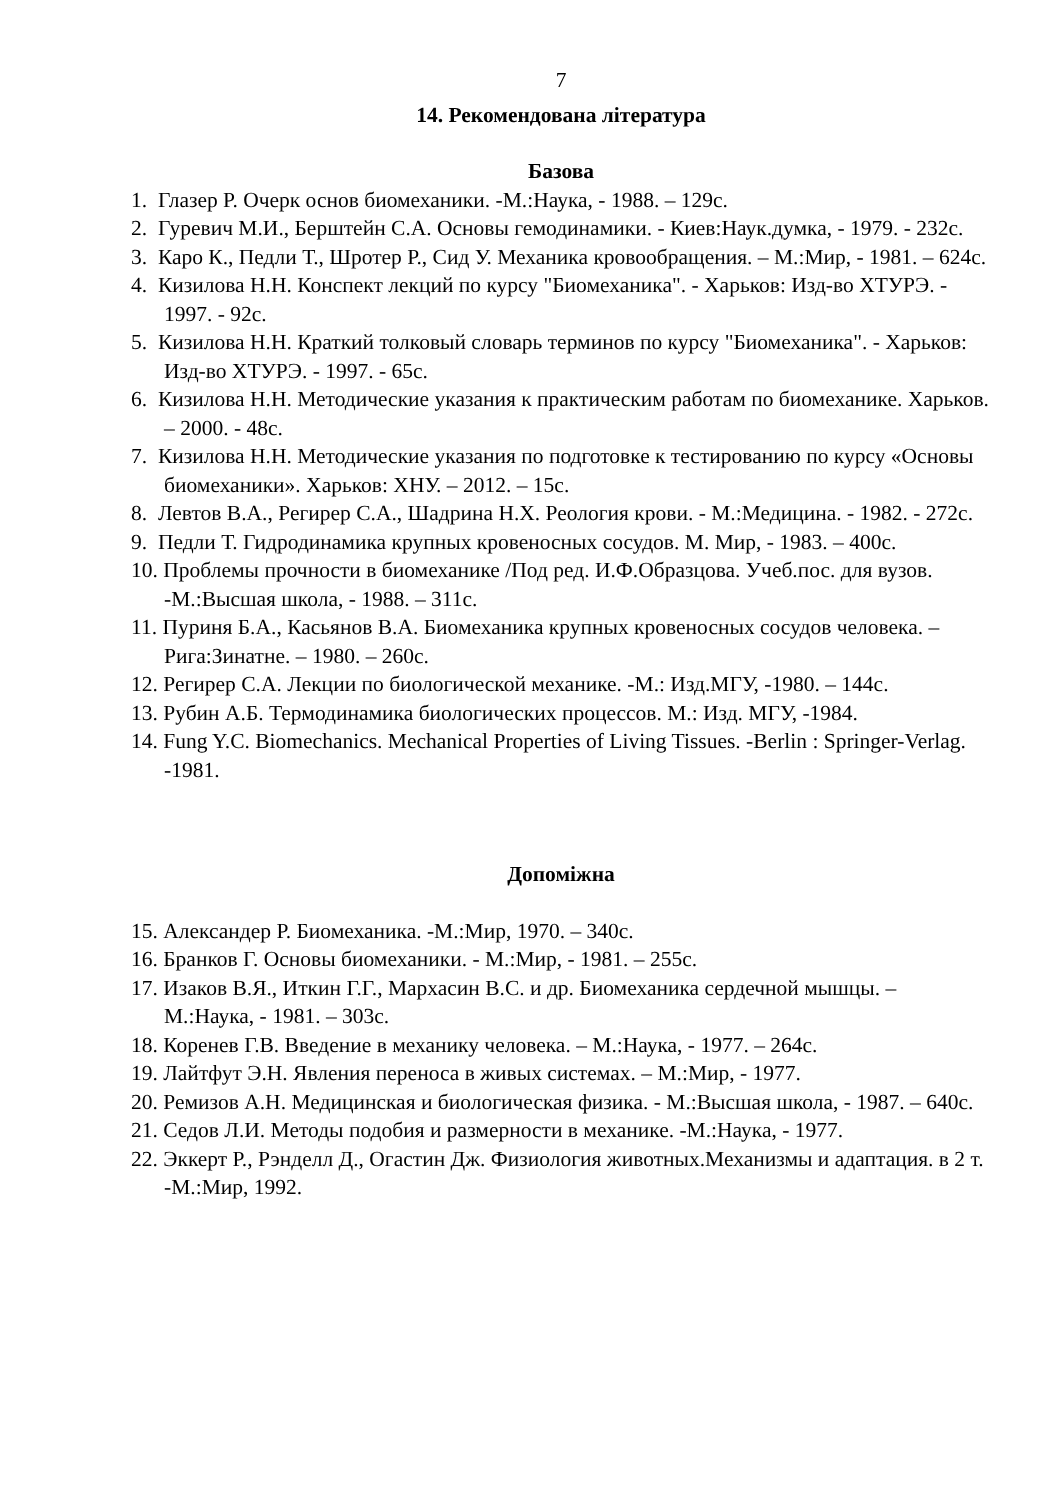7
14. Рекомендована література
Базова
1. Глазер Р. Очерк основ биомеханики. -М.:Наука, - 1988. – 129с.
2. Гуревич М.И., Берштейн С.А. Основы гемодинамики. - Киев:Наук.думка, - 1979. - 232с.
3. Каро К., Педли Т., Шротер Р., Сид У. Механика кровообращения. – М.:Мир, - 1981. – 624с.
4. Кизилова Н.Н. Конспект лекций по курсу "Биомеханика". - Харьков: Изд-во ХТУРЭ. - 1997. - 92с.
5. Кизилова Н.Н. Краткий толковый словарь терминов по курсу "Биомеханика". - Харьков: Изд-во ХТУРЭ. - 1997. - 65с.
6. Кизилова Н.Н. Методические указания к практическим работам по биомеханике. Харьков. – 2000. - 48с.
7. Кизилова Н.Н. Методические указания по подготовке к тестированию по курсу «Основы биомеханики». Харьков: ХНУ. – 2012. – 15с.
8. Левтов В.А., Регирер С.А., Шадрина Н.Х. Реология крови. - М.:Медицина. - 1982. - 272с.
9. Педли Т. Гидродинамика крупных кровеносных сосудов. М. Мир, - 1983. – 400с.
10. Проблемы прочности в биомеханике /Под ред. И.Ф.Образцова. Учеб.пос. для вузов. -М.:Высшая школа, - 1988. – 311с.
11. Пуриня Б.А., Касьянов В.А. Биомеханика крупных кровеносных сосудов человека. – Рига:Зинатне. – 1980. – 260с.
12. Регирер С.А. Лекции по биологической механике. -М.: Изд.МГУ, -1980. – 144с.
13. Рубин А.Б. Термодинамика биологических процессов. М.: Изд. МГУ, -1984.
14. Fung Y.C. Biomechanics. Mechanical Properties of Living Tissues. -Berlin : Springer-Verlag. -1981.
Допоміжна
15. Александер Р. Биомеханика. -М.:Мир, 1970. – 340с.
16. Бранков Г. Основы биомеханики. - М.:Мир, - 1981. – 255с.
17. Изаков В.Я., Иткин Г.Г., Мархасин В.С. и др. Биомеханика сердечной мышцы. – М.:Наука, - 1981. – 303с.
18. Коренев Г.В. Введение в механику человека. – М.:Наука, - 1977. – 264с.
19. Лайтфут Э.Н. Явления переноса в живых системах. – М.:Мир, - 1977.
20. Ремизов А.Н. Медицинская и биологическая физика. - М.:Высшая школа, - 1987. – 640с.
21. Седов Л.И. Методы подобия и размерности в механике. -М.:Наука, - 1977.
22. Эккерт Р., Рэнделл Д., Огастин Дж. Физиология животных.Механизмы и адаптация. в 2 т. -М.:Мир, 1992.